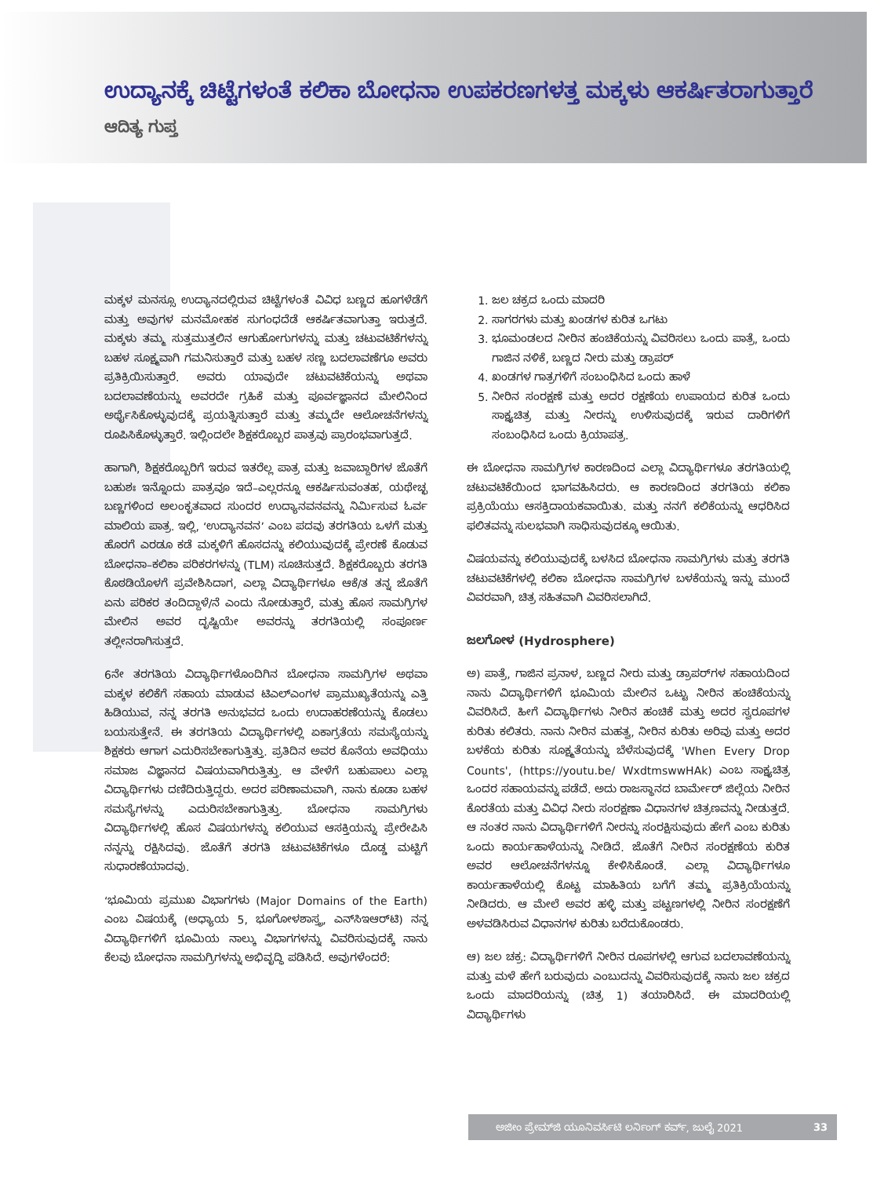ಉದ್ಯಾನಕ್ಕೆ ಚಿಟ್ಟೆಗಳಂತೆ ಕಲಿಕಾ ಬೋಧನಾ ಉಪಕರಣಗಳತ್ತ ಮಕ್ಕಳು ಆಕರ್ಷಿತರಾಗುತ್ತಾರೆ
ಆದಿತ್ಯ ಗುಪ್ತ
ಮಕ್ಕಳ ಮನಸ್ಸೂ ಉದ್ಯಾನದಲ್ಲಿರುವ ಚಿಟ್ಟೆಗಳಂತೆ ವಿವಿಧ ಬಣ್ಣದ ಹೂಗಳೆಡೆಗೆ ಮತ್ತು ಅವುಗಳ ಮನಮೋಹಕ ಸುಗಂಧದೆಡೆ ಆಕರ್ಷಿತವಾಗುತ್ತಾ ಇರುತ್ತದೆ. ಮಕ್ಕಳು ತಮ್ಮ ಸುತ್ತಮುತ್ತಲಿನ ಆಗುಹೋಗುಗಳನ್ನು ಮತ್ತು ಚಟುವಟಿಕೆಗಳನ್ನು ಬಹಳ ಸೂಕ್ಷ್ಮವಾಗಿ ಗಮನಿಸುತ್ತಾರೆ ಮತ್ತು ಬಹಳ ಸಣ್ಣ ಬದಲಾವಣೆಗೂ ಅವರು ಪ್ರತಿಕ್ರಿಯಿಸುತ್ತಾರೆ. ಅವರು ಯಾವುದೇ ಚಟುವಟಿಕೆಯನ್ನು ಅಥವಾ ಬದಲಾವಣೆಯನ್ನು ಅವರದೇ ಗ್ರಹಿಕೆ ಮತ್ತು ಪೂರ್ವಜ್ಞಾನದ ಮೇಲಿನಿಂದ ಅರ್ಥೈಸಿಕೊಳ್ಳುವುದಕ್ಕೆ ಪ್ರಯತ್ನಿಸುತ್ತಾರೆ ಮತ್ತು ತಮ್ಮದೇ ಆಲೋಚನೆಗಳನ್ನು ರೂಪಿಸಿಕೊಳ್ಳುತ್ತಾರೆ. ಇಲ್ಲಿಂದಲೇ ಶಿಕ್ಷಕರೊಬ್ಬರ ಪಾತ್ರವು ಪ್ರಾರಂಭವಾಗುತ್ತದೆ.
ಹಾಗಾಗಿ, ಶಿಕ್ಷಕರೊಬ್ಬರಿಗೆ ಇರುವ ಇತರೆಲ್ಲ ಪಾತ್ರ ಮತ್ತು ಜವಾಬ್ದಾರಿಗಳ ಜೊತೆಗೆ ಬಹುಶಃ ಇನ್ನೊಂದು ಪಾತ್ರವೂ ಇದೆ–ಎಲ್ಲರನ್ನೂ ಆಕರ್ಷಿಸುವಂತಹ, ಯಥೇಚ್ಛ ಬಣ್ಣಗಳಿಂದ ಅಲಂಕೃತವಾದ ಸುಂದರ ಉದ್ಯಾನವನವನ್ನು ನಿರ್ಮಿಸುವ ಓರ್ವ ಮಾಲಿಯ ಪಾತ್ರ. ಇಲ್ಲಿ, ‘ಉದ್ಯಾನವನ’ ಎಂಬ ಪದವು ತರಗತಿಯ ಒಳಗೆ ಮತ್ತು ಹೊರಗೆ ಎರಡೂ ಕಡೆ ಮಕ್ಕಳಿಗೆ ಹೊಸದನ್ನು ಕಲಿಯುವುದಕ್ಕೆ ಪ್ರೇರಣೆ ಕೊಡುವ ಬೋಧನಾ–ಕಲಿಕಾ ಪರಿಕರಗಳನ್ನು (TLM) ಸೂಚಿಸುತ್ತದೆ. ಶಿಕ್ಷಕರೊಬ್ಬರು ತರಗತಿ ಕೊಠಡಿಯೊಳಗೆ ಪ್ರವೇಶಿಸಿದಾಗ, ಎಲ್ಲಾ ವಿದ್ಯಾರ್ಥಿಗಳೂ ಆಕೆ/ತ ತನ್ನ ಜೊತೆಗೆ ಏನು ಪರಿಕರ ತಂದಿದ್ದಾಳೆ/ನೆ ಎಂದು ನೋಡುತ್ತಾರೆ, ಮತ್ತು ಹೊಸ ಸಾಮಗ್ರಿಗಳ ಮೇಲಿನ ಅವರ ದೃಷ್ಟಿಯೇ ಅವರನ್ನು ತರಗತಿಯಲ್ಲಿ ಸಂಪೂರ್ಣ ತಲ್ಲೀನರಾಗಿಸುತ್ತದೆ.
6ನೇ ತರಗತಿಯ ವಿದ್ಯಾರ್ಥಿಗಳೊಂದಿಗಿನ ಬೋಧನಾ ಸಾಮಗ್ರಿಗಳ ಅಥವಾ ಮಕ್ಕಳ ಕಲಿಕೆಗೆ ಸಹಾಯ ಮಾಡುವ ಟಿಎಲ್‌ಎಂಗಳ ಪ್ರಾಮುಖ್ಯತೆಯನ್ನು ಎತ್ತಿ ಹಿಡಿಯುವ, ನನ್ನ ತರಗತಿ ಅನುಭವದ ಒಂದು ಉದಾಹರಣೆಯನ್ನು ಕೊಡಲು ಬಯಸುತ್ತೇನೆ. ಈ ತರಗತಿಯ ವಿದ್ಯಾರ್ಥಿಗಳಲ್ಲಿ ಏಕಾಗ್ರತೆಯ ಸಮಸ್ಯೆಯನ್ನು ಶಿಕ್ಷಕರು ಆಗಾಗ ಎದುರಿಸಬೇಕಾಗುತ್ತಿತ್ತು. ಪ್ರತಿದಿನ ಅವರ ಕೊನೆಯ ಅವಧಿಯು ಸಮಾಜ ವಿಜ್ಞಾನದ ವಿಷಯವಾಗಿರುತ್ತಿತ್ತು. ಆ ವೇಳೆಗೆ ಬಹುಪಾಲು ಎಲ್ಲಾ ವಿದ್ಯಾರ್ಥಿಗಳು ದಣಿದಿರುತ್ತಿದ್ದರು. ಅದರ ಪರಿಣಾಮವಾಗಿ, ನಾನು ಕೂಡಾ ಬಹಳ ಸಮಸ್ಯೆಗಳನ್ನು ಎದುರಿಸಬೇಕಾಗುತ್ತಿತ್ತು. ಬೋಧನಾ ಸಾಮಗ್ರಿಗಳು ವಿದ್ಯಾರ್ಥಿಗಳಲ್ಲಿ ಹೊಸ ವಿಷಯಗಳನ್ನು ಕಲಿಯುವ ಆಸಕ್ತಿಯನ್ನು ಪ್ರೇರೇಪಿಸಿ ನನ್ನನ್ನು ರಕ್ಷಿಸಿದವು. ಜೊತೆಗೆ ತರಗತಿ ಚಟುವಟಿಕೆಗಳೂ ದೊಡ್ಡ ಮಟ್ಟಿಗೆ ಸುಧಾರಣೆಯಾದವು.
‘ಭೂಮಿಯ ಪ್ರಮುಖ ವಿಭಾಗಗಳು (Major Domains of the Earth) ಎಂಬ ವಿಷಯಕ್ಕೆ (ಅಧ್ಯಾಯ 5, ಭೂಗೋಳಶಾಸ್ತ್ರ, ಎನ್‌ಸಿಇಆರ್‌ಟಿ) ನನ್ನ ವಿದ್ಯಾರ್ಥಿಗಳಿಗೆ ಭೂಮಿಯ ನಾಲ್ಕು ವಿಭಾಗಗಳನ್ನು ವಿವರಿಸುವುದಕ್ಕೆ ನಾನು ಕೆಲವು ಬೋಧನಾ ಸಾಮಗ್ರಿಗಳನ್ನು ಅಭಿವೃದ್ಧಿ ಪಡಿಸಿದೆ. ಅವುಗಳೆಂದರೆ:
1. ಜಲ ಚಕ್ರದ ಒಂದು ಮಾದರಿ
2. ಸಾಗರಗಳು ಮತ್ತು ಖಂಡಗಳ ಕುರಿತ ಒಗಟು
3. ಭೂಮಂಡಲದ ನೀರಿನ ಹಂಚಿಕೆಯನ್ನು ವಿವರಿಸಲು ಒಂದು ಪಾತ್ರೆ, ಒಂದು ಗಾಜಿನ ನಳಿಕೆ, ಬಣ್ಣದ ನೀರು ಮತ್ತು ಡ್ರಾಪರ್
4. ಖಂಡಗಳ ಗಾತ್ರಗಳಿಗೆ ಸಂಬಂಧಿಸಿದ ಒಂದು ಹಾಳೆ
5. ನೀರಿನ ಸಂರಕ್ಷಣೆ ಮತ್ತು ಅದರ ರಕ್ಷಣೆಯ ಉಪಾಯದ ಕುರಿತ ಒಂದು ಸಾಕ್ಷ್ಯಚಿತ್ರ ಮತ್ತು ನೀರನ್ನು ಉಳಿಸುವುದಕ್ಕೆ ಇರುವ ದಾರಿಗಳಿಗೆ ಸಂಬಂಧಿಸಿದ ಒಂದು ಕ್ರಿಯಾಪತ್ರ.
ಈ ಬೋಧನಾ ಸಾಮಗ್ರಿಗಳ ಕಾರಣದಿಂದ ಎಲ್ಲಾ ವಿದ್ಯಾರ್ಥಿಗಳೂ ತರಗತಿಯಲ್ಲಿ ಚಟುವಟಿಕೆಯಿಂದ ಭಾಗವಹಿಸಿದರು. ಆ ಕಾರಣದಿಂದ ತರಗತಿಯ ಕಲಿಕಾ ಪ್ರಕ್ರಿಯೆಯು ಆಸಕ್ತಿದಾಯಕವಾಯಿತು. ಮತ್ತು ನನಗೆ ಕಲಿಕೆಯನ್ನು ಆಧರಿಸಿದ ಫಲಿತವನ್ನು ಸುಲಭವಾಗಿ ಸಾಧಿಸುವುದಕ್ಕೂ ಆಯಿತು.
ವಿಷಯವನ್ನು ಕಲಿಯುವುದಕ್ಕೆ ಬಳಸಿದ ಬೋಧನಾ ಸಾಮಗ್ರಿಗಳು ಮತ್ತು ತರಗತಿ ಚಟುವಟಿಕೆಗಳಲ್ಲಿ ಕಲಿಕಾ ಬೋಧನಾ ಸಾಮಗ್ರಿಗಳ ಬಳಕೆಯನ್ನು ಇನ್ನು ಮುಂದೆ ವಿವರವಾಗಿ, ಚಿತ್ರ ಸಹಿತವಾಗಿ ವಿವರಿಸಲಾಗಿದೆ.
ಜಲಗೋಳ (Hydrosphere)
ಅ) ಪಾತ್ರೆ, ಗಾಜಿನ ಪ್ರನಾಳ, ಬಣ್ಣದ ನೀರು ಮತ್ತು ಡ್ರಾಪರ್‌ಗಳ ಸಹಾಯದಿಂದ ನಾನು ವಿದ್ಯಾರ್ಥಿಗಳಿಗೆ ಭೂಮಿಯ ಮೇಲಿನ ಒಟ್ಟು ನೀರಿನ ಹಂಚಿಕೆಯನ್ನು ವಿವರಿಸಿದೆ. ಹೀಗೆ ವಿದ್ಯಾರ್ಥಿಗಳು ನೀರಿನ ಹಂಚಿಕೆ ಮತ್ತು ಅದರ ಸ್ವರೂಪಗಳ ಕುರಿತು ಕಲಿತರು. ನಾನು ನೀರಿನ ಮಹತ್ವ, ನೀರಿನ ಕುರಿತು ಅರಿವು ಮತ್ತು ಅದರ ಬಳಕೆಯ ಕುರಿತು ಸೂಕ್ಷ್ಮತೆಯನ್ನು ಬೆಳೆಸುವುದಕ್ಕೆ 'When Every Drop Counts', (https://youtu.be/ WxdtmswwHAk) ಎಂಬ ಸಾಕ್ಷ್ಯಚಿತ್ರ ಒಂದರ ಸಹಾಯವನ್ನು ಪಡೆದೆ. ಅದು ರಾಜಸ್ಥಾನದ ಬಾರ್ಮೇರ್ ಜಿಲ್ಲೆಯ ನೀರಿನ ಕೊರತೆಯ ಮತ್ತು ವಿವಿಧ ನೀರು ಸಂರಕ್ಷಣಾ ವಿಧಾನಗಳ ಚಿತ್ರಣವನ್ನು ನೀಡುತ್ತದೆ. ಆ ನಂತರ ನಾನು ವಿದ್ಯಾರ್ಥಿಗಳಿಗೆ ನೀರನ್ನು ಸಂರಕ್ಷಿಸುವುದು ಹೇಗೆ ಎಂಬ ಕುರಿತು ಒಂದು ಕಾರ್ಯಹಾಳೆಯನ್ನು ನೀಡಿದೆ. ಜೊತೆಗೆ ನೀರಿನ ಸಂರಕ್ಷಣೆಯ ಕುರಿತ ಅವರ ಆಲೋಚನೆಗಳನ್ನೂ ಕೇಳಿಸಿಕೊಂಡೆ. ಎಲ್ಲಾ ವಿದ್ಯಾರ್ಥಿಗಳೂ ಕಾರ್ಯಹಾಳೆಯಲ್ಲಿ ಕೊಟ್ಟ ಮಾಹಿತಿಯ ಬಗೆಗೆ ತಮ್ಮ ಪ್ರತಿಕ್ರಿಯೆಯನ್ನು ನೀಡಿದರು. ಆ ಮೇಲೆ ಅವರ ಹಳ್ಳಿ ಮತ್ತು ಪಟ್ಟಣಗಳಲ್ಲಿ ನೀರಿನ ಸಂರಕ್ಷಣೆಗೆ ಅಳವಡಿಸಿರುವ ವಿಧಾನಗಳ ಕುರಿತು ಬರೆದುಕೊಂಡರು.
ಆ) ಜಲ ಚಕ್ರ: ವಿದ್ಯಾರ್ಥಿಗಳಿಗೆ ನೀರಿನ ರೂಪಗಳಲ್ಲಿ ಆಗುವ ಬದಲಾವಣೆಯನ್ನು ಮತ್ತು ಮಳೆ ಹೇಗೆ ಬರುವುದು ಎಂಬುದನ್ನು ವಿವರಿಸುವುದಕ್ಕೆ ನಾನು ಜಲ ಚಕ್ರದ ಒಂದು ಮಾದರಿಯನ್ನು (ಚಿತ್ರ 1) ತಯಾರಿಸಿದೆ. ಈ ಮಾದರಿಯಲ್ಲಿ ವಿದ್ಯಾರ್ಥಿಗಳು
ಅಜೀಂ ಪ್ರೇಮ್‌ಜಿ ಯೂನಿವರ್ಸಿಟಿ ಲರ್ನಿಂಗ್ ಕರ್ವ್, ಜುಲೈ 2021 33